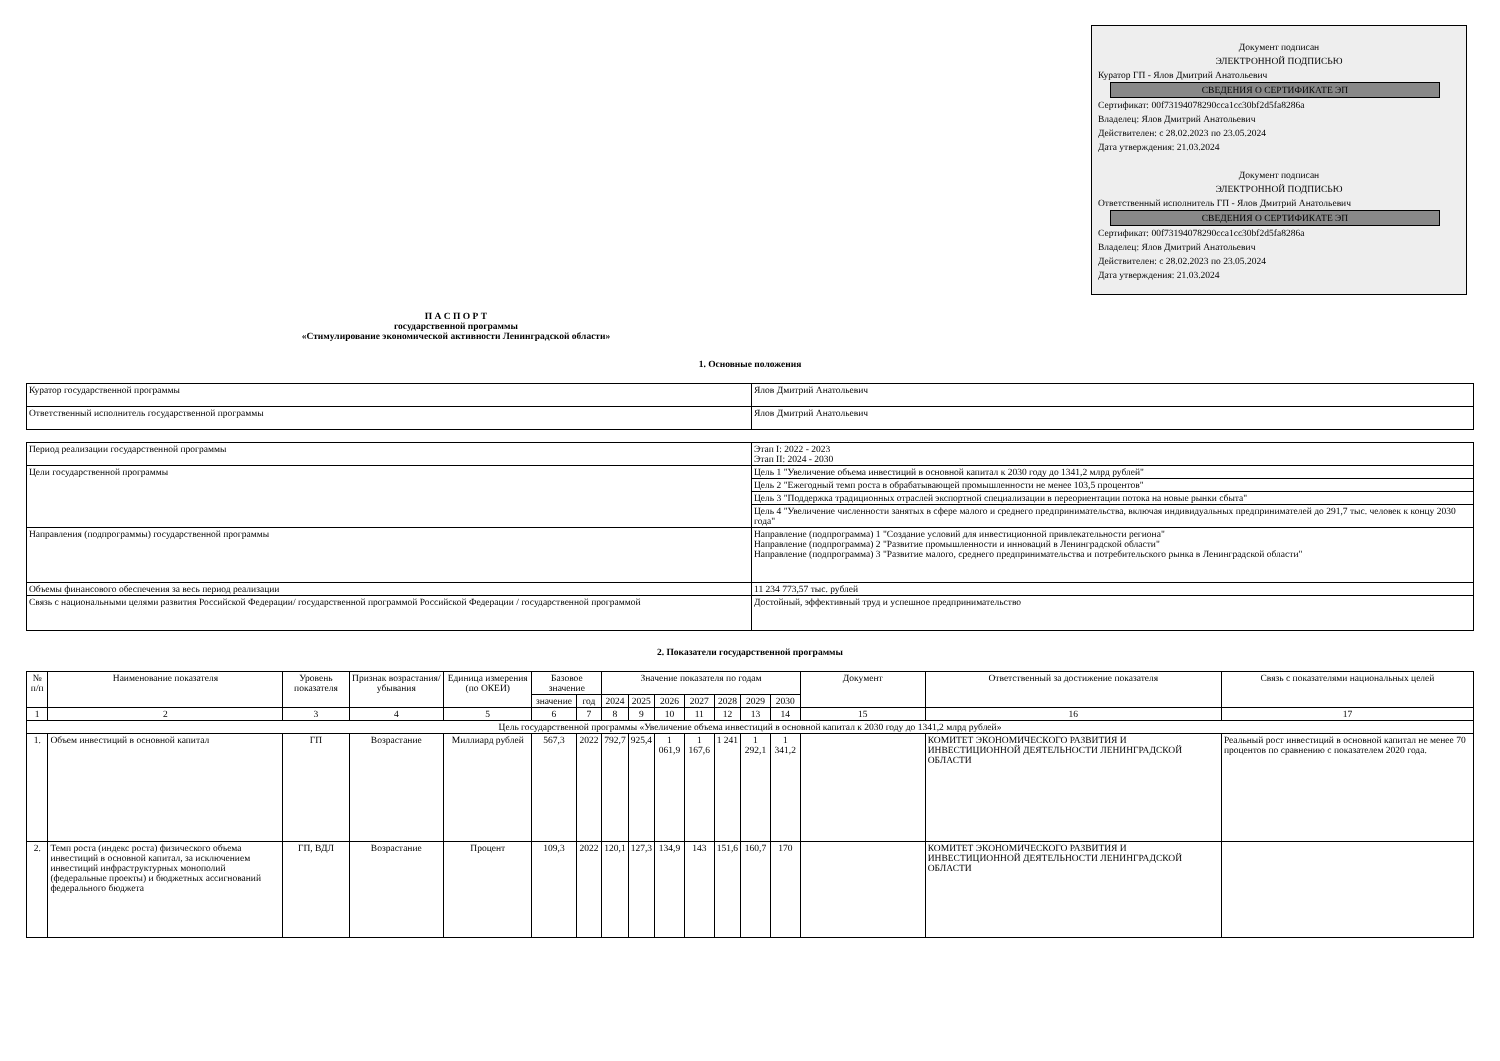Документ подписан
ЭЛЕКТРОННОЙ ПОДПИСЬЮ
Куратор ГП - Ялов Дмитрий Анатольевич
СВЕДЕНИЯ О СЕРТИФИКАТЕ ЭП
Сертификат: 00f73194078290cca1cc30bf2d5fa8286a
Владелец: Ялов Дмитрий Анатольевич
Действителен: с 28.02.2023 по 23.05.2024
Дата утверждения: 21.03.2024
Документ подписан
ЭЛЕКТРОННОЙ ПОДПИСЬЮ
Ответственный исполнитель ГП - Ялов Дмитрий Анатольевич
СВЕДЕНИЯ О СЕРТИФИКАТЕ ЭП
Сертификат: 00f73194078290cca1cc30bf2d5fa8286a
Владелец: Ялов Дмитрий Анатольевич
Действителен: с 28.02.2023 по 23.05.2024
Дата утверждения: 21.03.2024
П А С П О Р Т
государственной программы
«Стимулирование экономической активности Ленинградской области»
1. Основные положения
| Куратор государственной программы | Ялов Дмитрий Анатольевич |
| Ответственный исполнитель государственной программы | Ялов Дмитрий Анатольевич |
| Период реализации государственной программы | Этап I: 2022 - 2023 Этап II: 2024 - 2030 |
| Цели государственной программы | Цель 1 "Увеличение объема инвестиций в основной капитал к 2030 году до 1341,2 млрд рублей" |
| | Цель 2 "Ежегодный темп роста в обрабатывающей промышленности не менее 103,5 процентов" |
| | Цель 3 "Поддержка традиционных отраслей экспортной специализации в переориентации потока на новые рынки сбыта" |
| | Цель 4 "Увеличение численности занятых в сфере малого и среднего предпринимательства, включая индивидуальных предпринимателей до 291,7 тыс. человек к концу 2030 года" |
| Направления (подпрограммы) государственной программы | Направление (подпрограмма) 1 "Создание условий для инвестиционной привлекательности региона" Направление (подпрограмма) 2 "Развитие промышленности и инноваций в Ленинградской области" Направление (подпрограмма) 3 "Развитие малого, среднего предпринимательства и потребительского рынка в Ленинградской области" |
| Объемы финансового обеспечения за весь период реализации | 11 234 773,57 тыс. рублей |
| Связь с национальными целями развития Российской Федерации/ государственной программой Российской Федерации / государственной программой | Достойный, эффективный труд и успешное предпринимательство |
2. Показатели государственной программы
| № п/п | Наименование показателя | Уровень показателя | Признак возрастания/ убывания | Единица измерения (по ОКЕИ) | Базовое значение | | Значение показателя по годам | | | | | | | Документ | Ответственный за достижение показателя | Связь с показателями национальных целей |
| --- | --- | --- | --- | --- | --- | --- | --- | --- | --- | --- | --- | --- | --- | --- | --- | --- |
| | | | | | значение | год | 2024 | 2025 | 2026 | 2027 | 2028 | 2029 | 2030 | | | |
| 1 | 2 | 3 | 4 | 5 | 6 | 7 | 8 | 9 | 10 | 11 | 12 | 13 | 14 | 15 | 16 | 17 |
| Цель государственной программы «Увеличение объема инвестиций в основной капитал к 2030 году до 1341,2 млрд рублей» | | | | | | | | | | | | | | | | |
| 1. | Объем инвестиций в основной капитал | ГП | Возрастание | Миллиард рублей | 567,3 | 2022 | 792,7 | 925,4 | 1 061,9 | 1 167,6 | 1 241 | 1 292,1 | 1 341,2 | | КОМИТЕТ ЭКОНОМИЧЕСКОГО РАЗВИТИЯ И ИНВЕСТИЦИОННОЙ ДЕЯТЕЛЬНОСТИ ЛЕНИНГРАДСКОЙ ОБЛАСТИ | Реальный рост инвестиций в основной капитал не менее 70 процентов по сравнению с показателем 2020 года. |
| 2. | Темп роста (индекс роста) физического объема инвестиций в основной капитал, за исключением инвестиций инфраструктурных монополий (федеральные проекты) и бюджетных ассигнований федерального бюджета | ГП, ВДЛ | Возрастание | Процент | 109,3 | 2022 | 120,1 | 127,3 | 134,9 | 143 | 151,6 | 160,7 | 170 | | КОМИТЕТ ЭКОНОМИЧЕСКОГО РАЗВИТИЯ И ИНВЕСТИЦИОННОЙ ДЕЯТЕЛЬНОСТИ ЛЕНИНГРАДСКОЙ ОБЛАСТИ | |